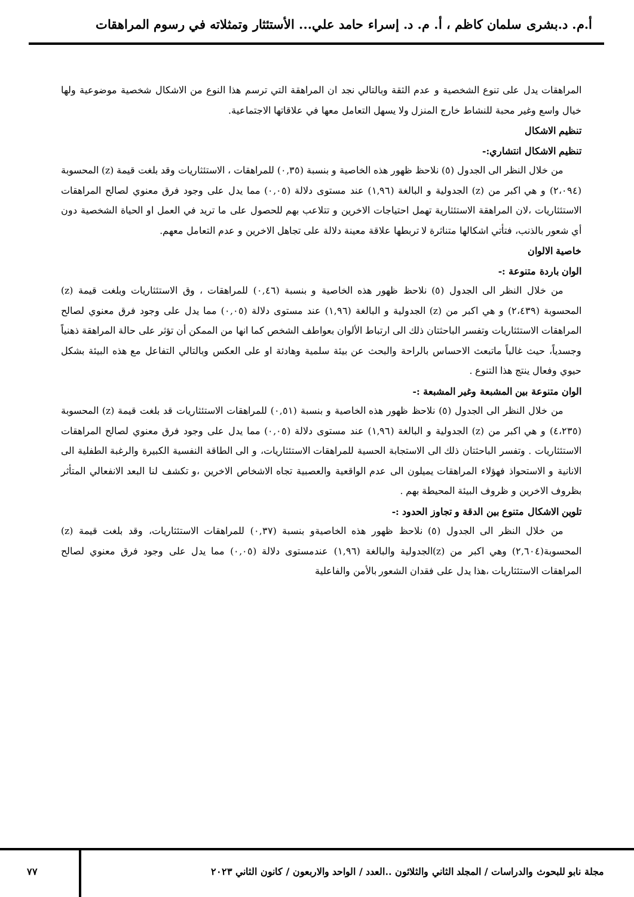أ.م. د.بشرى سلمان كاظم ، أ. م. د. إسراء حامد علي... الأستئثار وتمثلاته في رسوم المراهقات
المراهقات يدل على تنوع الشخصية و عدم الثقة وبالتالي نجد ان المراهقة التي ترسم هذا النوع من الاشكال شخصية موضوعية ولها خيال واسع وغير محبة للنشاط خارج المنزل ولا يسهل التعامل معها في علاقاتها الاجتماعية.
تنظيم الاشكال
تنظيم الاشكال انتشاري:-
من خلال النظر الى الجدول (٥) نلاحظ ظهور هذه الخاصية و بنسبة (٠,٣٥) للمراهقات ، الاستئثاريات وقد بلغت قيمة (z) المحسوبة (٢،٠٩٤) و هي اكبر من (z) الجدولية و البالغة (١,٩٦) عند مستوى دلالة (٠,٠٥) مما يدل على وجود فرق معنوي لصالح المراهقات الاستئثاريات ،لان المراهقة الاستئثارية تهمل احتياجات الاخرين و تتلاعب بهم للحصول على ما تريد في العمل او الحياة الشخصية دون أي شعور بالذنب، فتأتي اشكالها متناثرة لا تربطها علاقة معينة دلالة على تجاهل الاخرين و عدم التعامل معهم.
خاصية الالوان
الوان باردة متنوعة :-
من خلال النظر الى الجدول (٥) نلاحظ ظهور هذه الخاصية و بنسبة (٠,٤٦) للمراهقات ، وق الاستئثاريات وبلغت قيمة (z) المحسوبة (٢،٤٣٩) و هي اكبر من (z) الجدولية و البالغة (١,٩٦) عند مستوى دلالة (٠,٠٥) مما يدل على وجود فرق معنوي لصالح المراهقات الاستئثاريات وتفسر الباحثتان ذلك الى ارتباط الألوان بعواطف الشخص كما انها من الممكن أن تؤثر على حالة المراهقة ذهنياً وجسدياً، حيث غالباً ماتبعث الاحساس بالراحة والبحث عن بيئة سلمية وهادئة او على العكس وبالتالي التفاعل مع هذه البيئة بشكل حيوي وفعال ينتج هذا التنوع .
الوان متنوعة بين المشبعة وغير المشبعة :-
من خلال النظر الى الجدول (٥) نلاحظ ظهور هذه الخاصية و بنسبة (٠,٥١) للمراهقات الاستئثاريات قد بلغت قيمة (z) المحسوبة (٤،٢٣٥) و هي اكبر من (z) الجدولية و البالغة (١,٩٦) عند مستوى دلالة (٠,٠٥) مما يدل على وجود فرق معنوي لصالح المراهقات الاستئثاريات . وتفسر الباحثتان ذلك الى الاستجابة الحسية للمراهقات الاستئثاريات، و الى الطاقة النفسية الكبيرة والرغبة الطفلية الى الانانية و الاستحواذ فهؤلاء المراهقات يميلون الى عدم الواقعية والعصبية تجاه الاشخاص الاخرين ،و تكشف لنا البعد الانفعالي المتأثر بظروف الاخرين و ظروف البيئة المحيطة بهم .
تلوين الاشكال متنوع بين الدقة و تجاوز الحدود :-
من خلال النظر الى الجدول (٥) نلاحظ ظهور هذه الخاصيةو بنسبة (٠,٣٧) للمراهقات الاستئثاريات، وقد بلغت قيمة (z) المحسوبة(٢,٦٠٤) وهي اكبر من (z)الجدولية والبالغة (١,٩٦) عندمستوى دلالة (٠,٠٥) مما يدل على وجود فرق معنوي لصالح المراهقات الاستئثاريات ،هذا يدل على فقدان الشعور بالأمن والفاعلية
مجلة نابو للبحوث والدراسات / المجلد الثاني والثلاثون ..العدد / الواحد والاربعون / كانون الثاني ٢٠٢٣ ٧٧